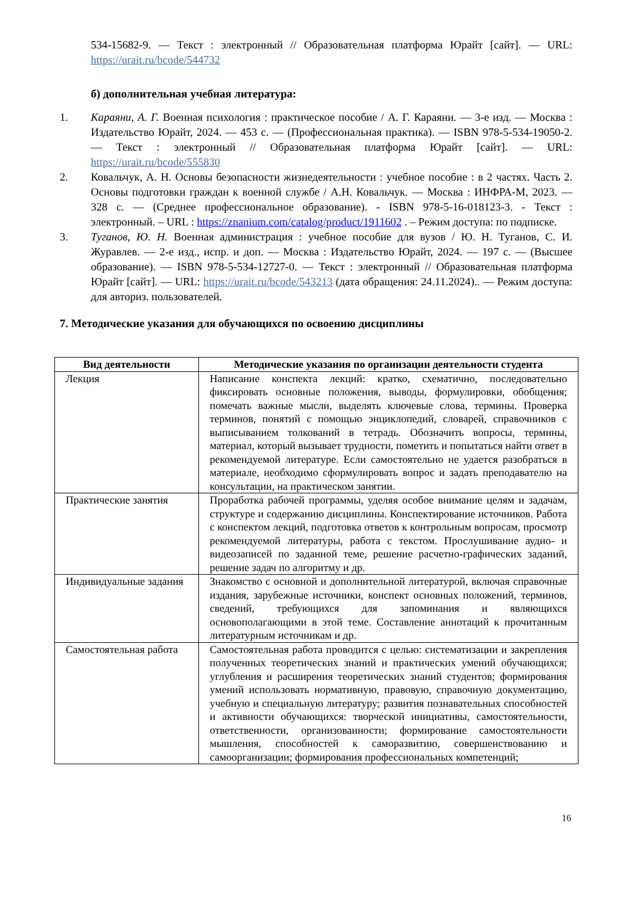534-15682-9. — Текст : электронный // Образовательная платформа Юрайт [сайт]. — URL: https://urait.ru/bcode/544732
б) дополнительная учебная литература:
1. Караяни, А. Г. Военная психология : практическое пособие / А. Г. Караяни. — 3-е изд. — Москва : Издательство Юрайт, 2024. — 453 с. — (Профессиональная практика). — ISBN 978-5-534-19050-2. — Текст : электронный // Образовательная платформа Юрайт [сайт]. — URL: https://urait.ru/bcode/555830
2. Ковальчук, А. Н. Основы безопасности жизнедеятельности : учебное пособие : в 2 частях. Часть 2. Основы подготовки граждан к военной службе / А.Н. Ковальчук. — Москва : ИНФРА-М, 2023. — 328 с. — (Среднее профессиональное образование). - ISBN 978-5-16-018123-3. - Текст : электронный. – URL : https://znanium.com/catalog/product/1911602 . – Режим доступа: по подписке.
3. Туганов, Ю. Н. Военная администрация : учебное пособие для вузов / Ю. Н. Туганов, С. И. Журавлев. — 2-е изд., испр. и доп. — Москва : Издательство Юрайт, 2024. — 197 с. — (Высшее образование). — ISBN 978-5-534-12727-0. — Текст : электронный // Образовательная платформа Юрайт [сайт]. — URL: https://urait.ru/bcode/543213 (дата обращения: 24.11.2024).. — Режим доступа: для авториз. пользователей.
7. Методические указания для обучающихся по освоению дисциплины
| Вид деятельности | Методические указания по организации деятельности студента |
| --- | --- |
| Лекция | Написание конспекта лекций: кратко, схематично, последовательно фиксировать основные положения, выводы, формулировки, обобщения; помечать важные мысли, выделять ключевые слова, термины. Проверка терминов, понятий с помощью энциклопедий, словарей, справочников с выписыванием толкований в тетрадь. Обозначить вопросы, термины, материал, который вызывает трудности, пометить и попытаться найти ответ в рекомендуемой литературе. Если самостоятельно не удается разобраться в материале, необходимо сформулировать вопрос и задать преподавателю на консультации, на практическом занятии. |
| Практические занятия | Проработка рабочей программы, уделяя особое внимание целям и задачам, структуре и содержанию дисциплины. Конспектирование источников. Работа с конспектом лекций, подготовка ответов к контрольным вопросам, просмотр рекомендуемой литературы, работа с текстом. Прослушивание аудио- и видеозаписей по заданной теме, решение расчетно-графических заданий, решение задач по алгоритму и др. |
| Индивидуальные задания | Знакомство с основной и дополнительной литературой, включая справочные издания, зарубежные источники, конспект основных положений, терминов, сведений, требующихся для запоминания и являющихся основополагающими в этой теме. Составление аннотаций к прочитанным литературным источникам и др. |
| Самостоятельная работа | Самостоятельная работа проводится с целью: систематизации и закрепления полученных теоретических знаний и практических умений обучающихся; углубления и расширения теоретических знаний студентов; формирования умений использовать нормативную, правовую, справочную документацию, учебную и специальную литературу; развития познавательных способностей и активности обучающихся: творческой инициативы, самостоятельности, ответственности, организованности; формирование самостоятельности мышления, способностей к саморазвитию, совершенствованию и самоорганизации; формирования профессиональных компетенций; |
16